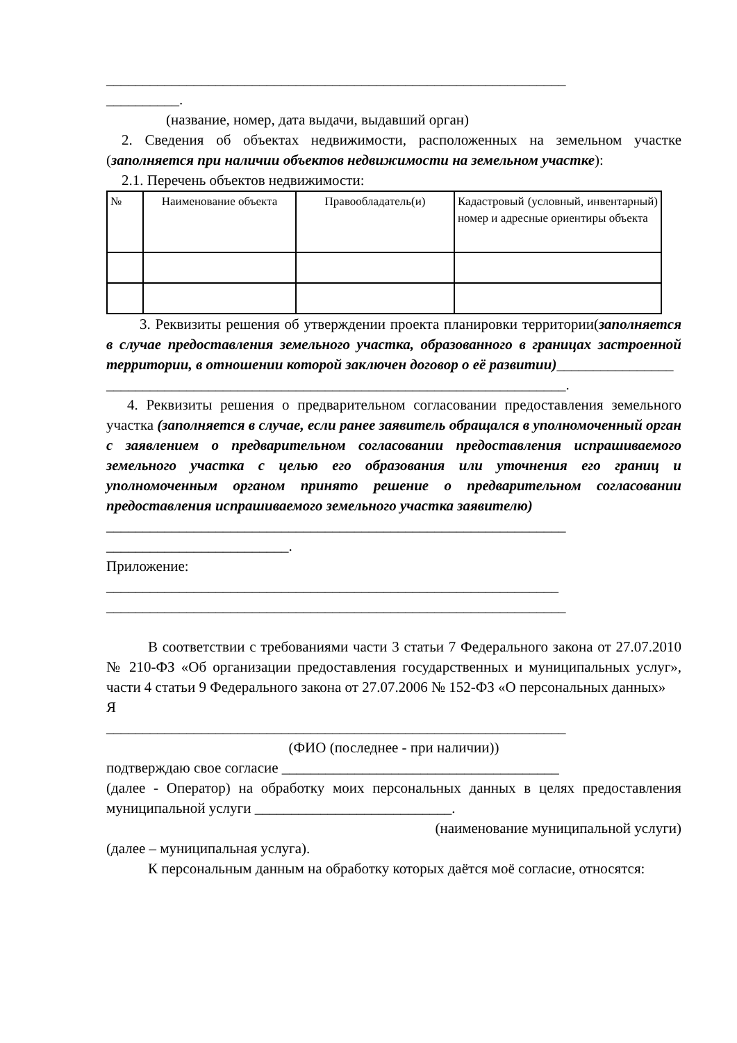_______________________________________________________________
__________.
(название, номер, дата выдачи, выдавший орган)
2. Сведения об объектах недвижимости, расположенных на земельном участке (заполняется при наличии объектов недвижимости на земельном участке):
2.1. Перечень объектов недвижимости:
| № | Наименование объекта | Правообладатель(и) | Кадастровый (условный, инвентарный) номер и адресные ориентиры объекта |
3. Реквизиты решения об утверждении проекта планировки территории(заполняется в случае предоставления земельного участка, образованного в границах застроенной территории, в отношении которой заключен договор о её развитии)________________
_______________________________________________________________.
4. Реквизиты решения о предварительном согласовании предоставления земельного участка (заполняется в случае, если ранее заявитель обращался в уполномоченный орган с заявлением о предварительном согласовании предоставления испрашиваемого земельного участка с целью его образования или уточнения его границ и уполномоченным органом принято решение о предварительном согласовании предоставления испрашиваемого земельного участка заявителю)
_______________________________________________________________
_________________________.
Приложение:
______________________________________________________________
_______________________________________________________________
В соответствии с требованиями части 3 статьи 7 Федерального закона от 27.07.2010 № 210-ФЗ «Об организации предоставления государственных и муниципальных услуг», части 4 статьи 9 Федерального закона от 27.07.2006 № 152-ФЗ «О персональных данных»
Я
_______________________________________________________________
(ФИО (последнее - при наличии))
подтверждаю свое согласие ______________________________________
(далее - Оператор) на обработку моих персональных данных в целях предоставления муниципальной услуги ___________________________.
(наименование муниципальной услуги)
(далее – муниципальная услуга).
К персональным данным на обработку которых даётся моё согласие, относятся: